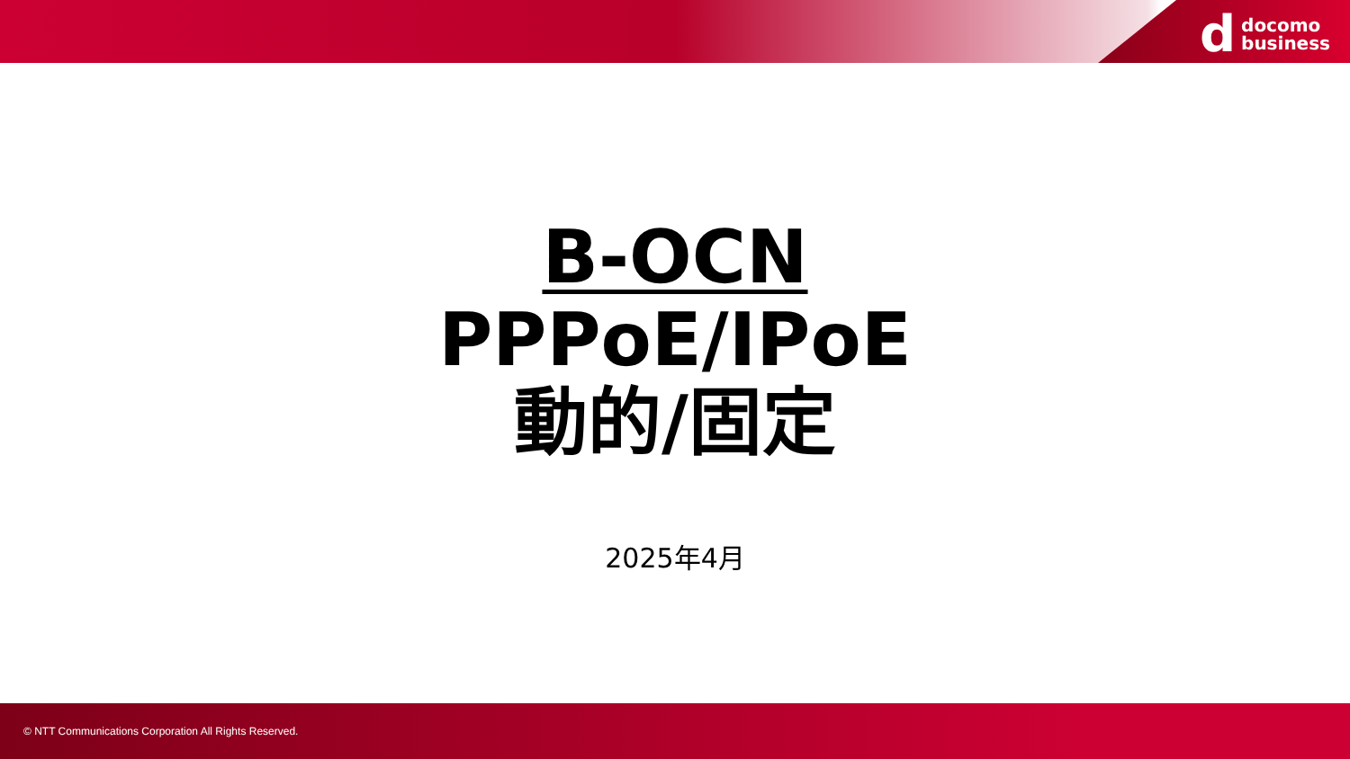ddocomo
business
B-OCN
PPPoE/IPoE
動的/固定
2025年4月
© NTT Communications Corporation All Rights Reserved.